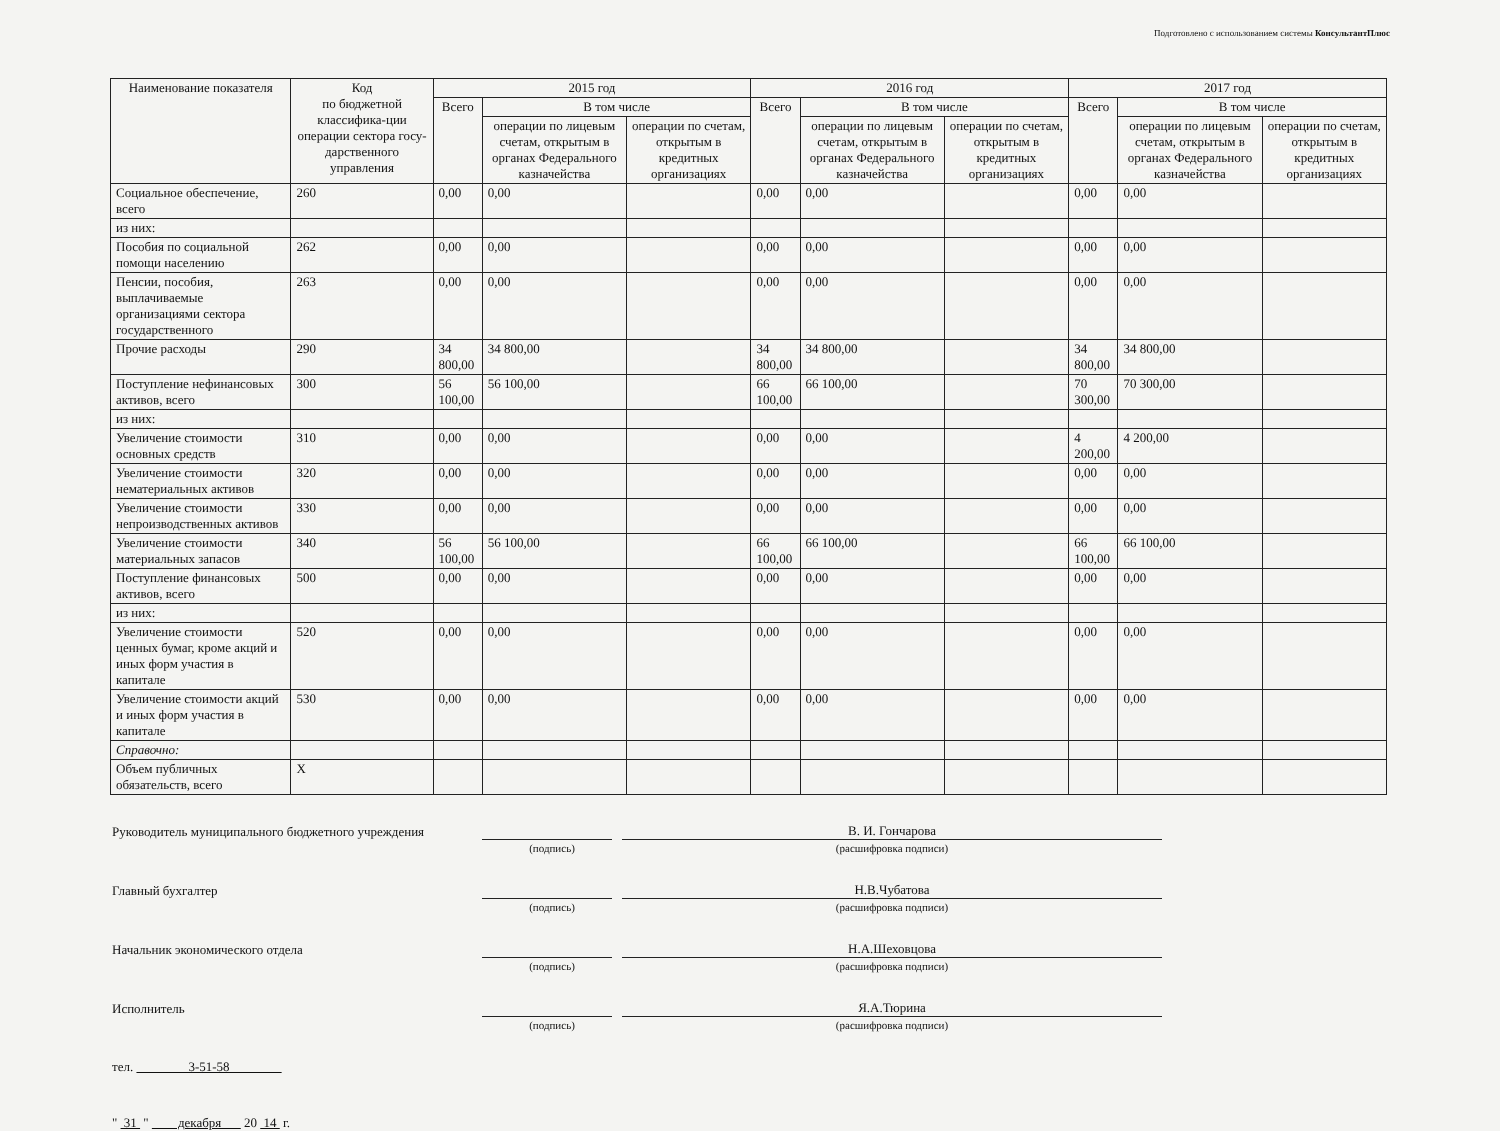Подготовлено с использованием системы КонсультантПлюс
| Наименование показателя | Код по бюджетной классифика-ции операции сектора госу-дарственного управления | 2015 год | | | 2016 год | | | 2017 год | | |
| --- | --- | --- | --- | --- | --- | --- | --- | --- | --- | --- |
| | | Всего | В том числе | | Всего | В том числе | | Всего | В том числе | |
| | | | операции по лицевым счетам, открытым в органах Федерального казначейства | операции по счетам, открытым в кредитных организациях | | операции по лицевым счетам, открытым в органах Федерального казначейства | операции по счетам, открытым в кредитных организациях | | операции по лицевым счетам, открытым в органах Федерального казначейства | операции по счетам, открытым в кредитных организациях |
| Социальное обеспечение, всего | 260 | 0,00 | 0,00 | | 0,00 | 0,00 | | 0,00 | 0,00 | |
| из них: | | | | | | | | | | |
| Пособия по социальной помощи населению | 262 | 0,00 | 0,00 | | 0,00 | 0,00 | | 0,00 | 0,00 | |
| Пенсии, пособия, выплачиваемые организациями сектора государственного | 263 | 0,00 | 0,00 | | 0,00 | 0,00 | | 0,00 | 0,00 | |
| Прочие расходы | 290 | 34 800,00 | 34 800,00 | | 34 800,00 | 34 800,00 | | 34 800,00 | 34 800,00 | |
| Поступление нефинансовых активов, всего | 300 | 56 100,00 | 56 100,00 | | 66 100,00 | 66 100,00 | | 70 300,00 | 70 300,00 | |
| из них: | | | | | | | | | | |
| Увеличение стоимости основных средств | 310 | 0,00 | 0,00 | | 0,00 | 0,00 | | 4 200,00 | 4 200,00 | |
| Увеличение стоимости нематериальных активов | 320 | 0,00 | 0,00 | | 0,00 | 0,00 | | 0,00 | 0,00 | |
| Увеличение стоимости непроизводственных активов | 330 | 0,00 | 0,00 | | 0,00 | 0,00 | | 0,00 | 0,00 | |
| Увеличение стоимости материальных запасов | 340 | 56 100,00 | 56 100,00 | | 66 100,00 | 66 100,00 | | 66 100,00 | 66 100,00 | |
| Поступление финансовых активов, всего | 500 | 0,00 | 0,00 | | 0,00 | 0,00 | | 0,00 | 0,00 | |
| из них: | | | | | | | | | | |
| Увеличение стоимости ценных бумаг, кроме акций и иных форм участия в капитале | 520 | 0,00 | 0,00 | | 0,00 | 0,00 | | 0,00 | 0,00 | |
| Увеличение стоимости акций и иных форм участия в капитале | 530 | 0,00 | 0,00 | | 0,00 | 0,00 | | 0,00 | 0,00 | |
| Справочно: | | | | | | | | | | |
| Объем публичных обязательств, всего | X | | | | | | | | | |
Руководитель муниципального бюджетного учреждения
В. И. Гончарова
(подпись) (расшифровка подписи)
Главный бухгалтер
Н.В.Чубатова
(подпись) (расшифровка подписи)
Начальник экономического отдела
Н.А.Шеховцова
(подпись) (расшифровка подписи)
Исполнитель
Я.А.Тюрина
(подпись) (расшифровка подписи)
тел. 3-51-58
" 31 " декабря 20 14 г.